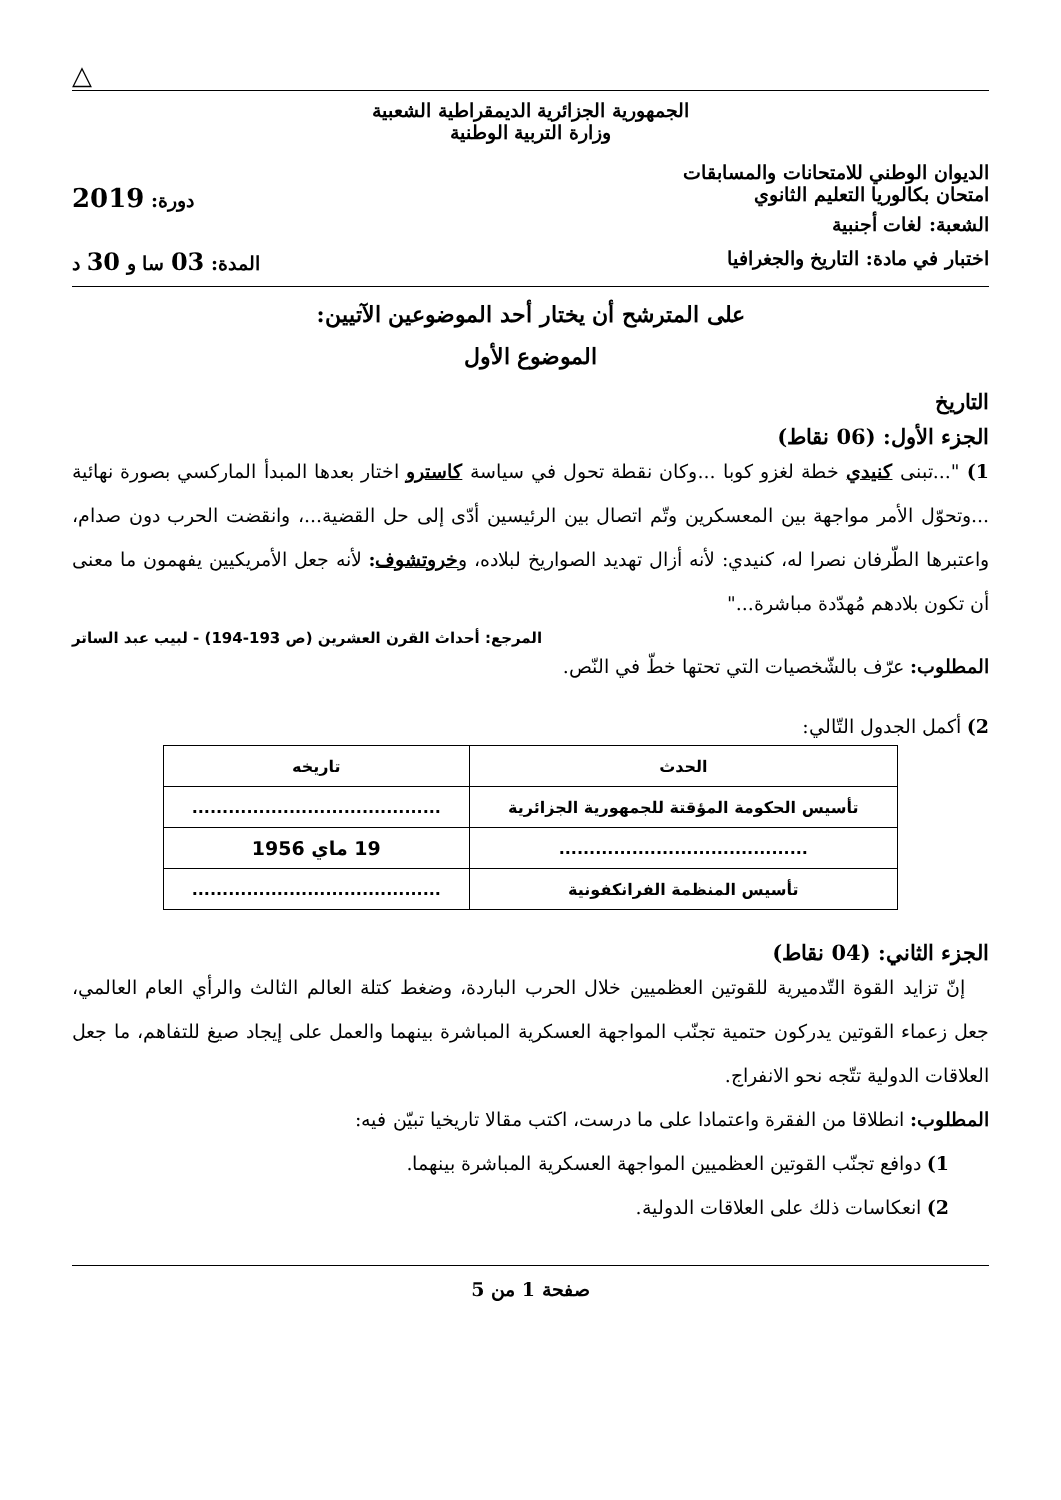△
الجمهورية الجزائرية الديمقراطية الشعبية
وزارة التربية الوطنية
الديوان الوطني للامتحانات والمسابقات
امتحان بكالوريا التعليم الثانوي دورة: 2019
الشعبة: لغات أجنبية
اختبار في مادة: التاريخ والجغرافيا المدة: 03 سا و 30 د
على المترشح أن يختار أحد الموضوعين الآتيين:
الموضوع الأول
التاريخ
الجزء الأول: (06 نقاط)
1) "...تبنى كنيدي خطة لغزو كوبا ...وكان نقطة تحول في سياسة كاسترو اختار بعدها المبدأ الماركسي بصورة نهائية ...وتحوّل الأمر مواجهة بين المعسكرين وتّم اتصال بين الرئيسين أدّى إلى حل القضية...، وانقضت الحرب دون صدام، واعتبرها الطّرفان نصرا له، كنيدي: لأنه أزال تهديد الصواريخ لبلاده، وخروتشوف: لأنه جعل الأمريكيين يفهمون ما معنى أن تكون بلادهم مُهدّدة مباشرة..."
المرجع: أحداث القرن العشرين (ص 193-194) - لبيب عبد الساتر
المطلوب: عرّف بالشّخصيات التي تحتها خطّ في النّص.
2) أكمل الجدول التّالي:
| الحدث | تاريخه |
| --- | --- |
| تأسيس الحكومة المؤقتة للجمهورية الجزائرية | ......................................... |
| ......................................... | 19 ماي 1956 |
| تأسيس المنظمة الفرانكفونية | ......................................... |
الجزء الثاني: (04 نقاط)
إنّ تزايد القوة التّدميرية للقوتين العظميين خلال الحرب الباردة، وضغط كتلة العالم الثالث والرأي العام العالمي، جعل زعماء القوتين يدركون حتمية تجنّب المواجهة العسكرية المباشرة بينهما والعمل على إيجاد صيغ للتفاهم، ما جعل العلاقات الدولية تتّجه نحو الانفراج.
المطلوب: انطلاقا من الفقرة واعتمادا على ما درست، اكتب مقالا تاريخيا تبيّن فيه:
1) دوافع تجنّب القوتين العظميين المواجهة العسكرية المباشرة بينهما.
2) انعكاسات ذلك على العلاقات الدولية.
صفحة 1 من 5